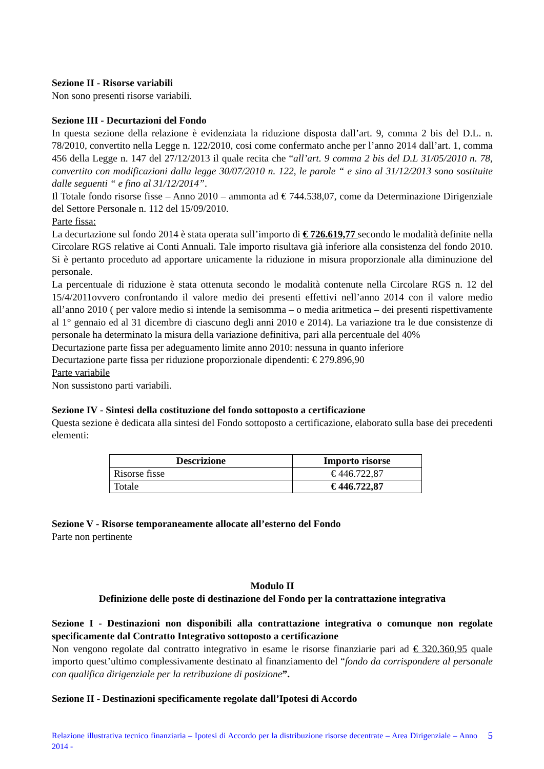Sezione II - Risorse variabili
Non sono presenti risorse variabili.
Sezione III - Decurtazioni del Fondo
In questa sezione della relazione è evidenziata la riduzione disposta dall’art. 9, comma 2 bis del D.L. n. 78/2010, convertito nella Legge n. 122/2010, cosi come confermato anche per l’anno 2014 dall’art. 1, comma 456 della Legge n. 147 del 27/12/2013 il quale recita che “all’art. 9 comma 2 bis del D.L 31/05/2010 n. 78, convertito con modificazioni dalla legge 30/07/2010 n. 122, le parole “ e sino al 31/12/2013 sono sostituite dalle seguenti “ e fino al 31/12/2014”.
Il Totale fondo risorse fisse – Anno 2010 – ammonta ad € 744.538,07, come da Determinazione Dirigenziale del Settore Personale n. 112 del 15/09/2010.
Parte fissa:
La decurtazione sul fondo 2014 è stata operata sull’importo di € 726.619,77 secondo le modalità definite nella Circolare RGS relative ai Conti Annuali. Tale importo risultava già inferiore alla consistenza del fondo 2010. Si è pertanto proceduto ad apportare unicamente la riduzione in misura proporzionale alla diminuzione del personale.
La percentuale di riduzione è stata ottenuta secondo le modalità contenute nella Circolare RGS n. 12 del 15/4/2011ovvero confrontando il valore medio dei presenti effettivi nell’anno 2014 con il valore medio all’anno 2010 ( per valore medio si intende la semisomma – o media aritmetica – dei presenti rispettivamente al 1° gennaio ed al 31 dicembre di ciascuno degli anni 2010 e 2014). La variazione tra le due consistenze di personale ha determinato la misura della variazione definitiva, pari alla percentuale del 40%
Decurtazione parte fissa per adeguamento limite anno 2010: nessuna in quanto inferiore
Decurtazione parte fissa per riduzione proporzionale dipendenti: € 279.896,90
Parte variabile
Non sussistono parti variabili.
Sezione IV - Sintesi della costituzione del fondo sottoposto a certificazione
Questa sezione è dedicata alla sintesi del Fondo sottoposto a certificazione, elaborato sulla base dei precedenti elementi:
| Descrizione | Importo risorse |
| --- | --- |
| Risorse fisse | € 446.722,87 |
| Totale | € 446.722,87 |
Sezione V - Risorse temporaneamente allocate all’esterno del Fondo
Parte non pertinente
Modulo II
Definizione delle poste di destinazione del Fondo per la contrattazione integrativa
Sezione I - Destinazioni non disponibili alla contrattazione integrativa o comunque non regolate specificamente dal Contratto Integrativo sottoposto a certificazione
Non vengono regolate dal contratto integrativo in esame le risorse finanziarie pari ad € 320.360,95 quale importo quest’ultimo complessivamente destinato al finanziamento del “fondo da corrispondere al personale con qualifica dirigenziale per la retribuzione di posizione”.
Sezione II - Destinazioni specificamente regolate dall’Ipotesi di Accordo
Relazione illustrativa tecnico finanziaria – Ipotesi di Accordo per la distribuzione risorse decentrate – Area Dirigenziale – Anno 2014 -
5